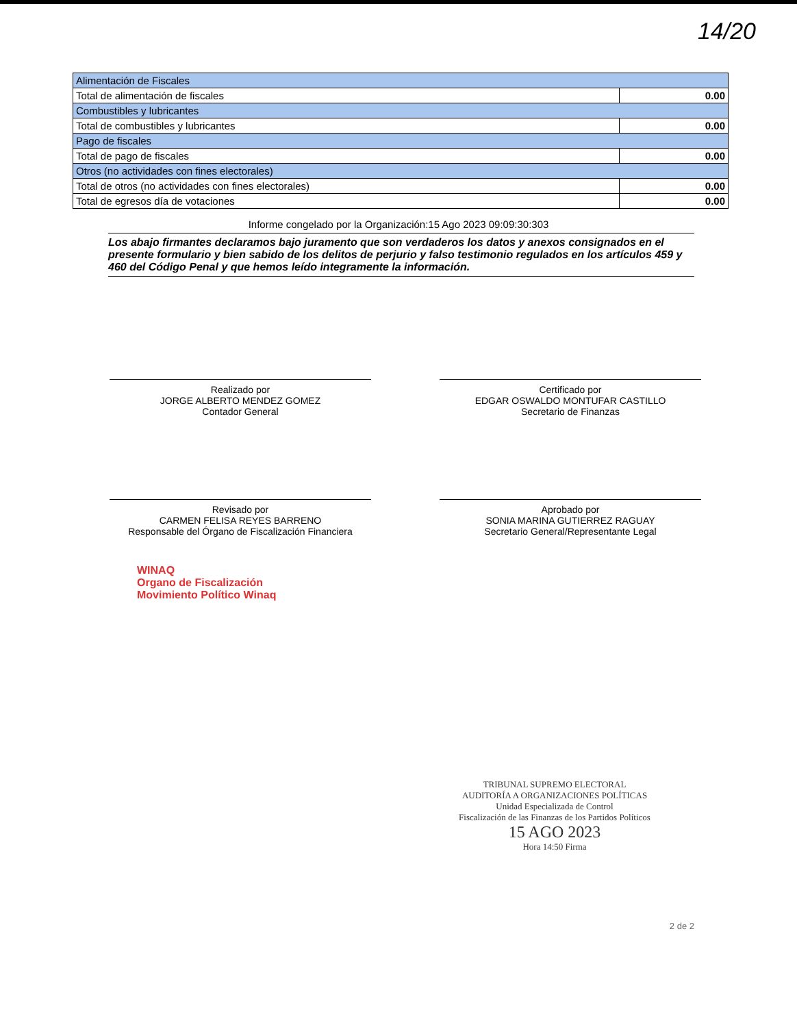14/20
| Alimentación de Fiscales | |
| Total de alimentación de fiscales | 0.00 |
| Combustibles y lubricantes | |
| Total de combustibles y lubricantes | 0.00 |
| Pago de fiscales | |
| Total de pago de fiscales | 0.00 |
| Otros (no actividades con fines electorales) | |
| Total de otros (no actividades con fines electorales) | 0.00 |
| Total de egresos día de votaciones | 0.00 |
Informe congelado por la Organización:15 Ago 2023 09:09:30:303
Los abajo firmantes declaramos bajo juramento que son verdaderos los datos y anexos consignados en el presente formulario y bien sabido de los delitos de perjurio y falso testimonio regulados en los artículos 459 y 460 del Código Penal y que hemos leído integramente la información.
Realizado por
JORGE ALBERTO MENDEZ GOMEZ
Contador General
Certificado por
EDGAR OSWALDO MONTUFAR CASTILLO
Secretario de Finanzas
Revisado por
CARMEN FELISA REYES BARRENO
Responsable del Órgano de Fiscalización Financiera
Aprobado por
SONIA MARINA GUTIERREZ RAGUAY
Secretario General/Representante Legal
WINAQ
Organo de Fiscalización
Movimiento Político Winaq
TRIBUNAL SUPREMO ELECTORAL
AUDITORÍA A ORGANIZACIONES POLÍTICAS
Unidad Especializada de Control
Fiscalización de las Finanzas de los Partidos Políticos
15 AGO 2023
Hora 14:50 Firma
2 de 2